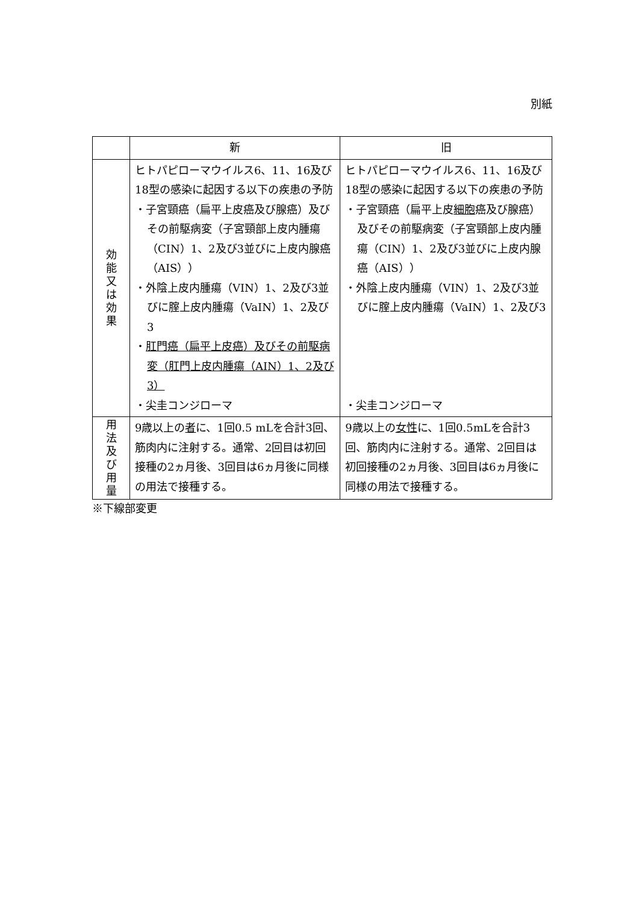別紙
| | 新 | 旧 |
| --- | --- | --- |
| 効 能 又 は 効 果 | ヒトパピローマウイルス6、11、16及び18型の感染に起因する以下の疾患の予防 ・子宮頸癌（扁平上皮癌及び腺癌）及びその前駆病変（子宮頸部上皮内腫瘍（CIN）1、2及び3並びに上皮内腺癌（AIS）） ・外陰上皮内腫瘍（VIN）1、2及び3並びに腟上皮内腫瘍（VaIN）1、2及び3 ・ 肛門癌（扁平上皮癌）及びその前駆病変（肛門上皮内腫瘍（AIN）1、2及び3） ・尖圭コンジローマ | ヒトパピローマウイルス6、11、16及び18型の感染に起因する以下の疾患の予防 ・子宮頸癌（扁平上皮 細胞 癌及び腺癌）及びその前駆病変（子宮頸部上皮内腫瘍（CIN）1、2及び3並びに上皮内腺癌（AIS）） ・外陰上皮内腫瘍（VIN）1、2及び3並びに腟上皮内腫瘍（VaIN）1、2及び3 ・尖圭コンジローマ |
| 用 法 及 び 用 量 | 9歳以上の 者 に、1回0.5 mLを合計3回、筋肉内に注射する。通常、2回目は初回接種の2ヵ月後、3回目は6ヵ月後に同様の用法で接種する。 | 9歳以上の 女性 に、1回0.5mLを合計3回、筋肉内に注射する。通常、2回目は初回接種の2ヵ月後、3回目は6ヵ月後に同様の用法で接種する。 |
※下線部変更